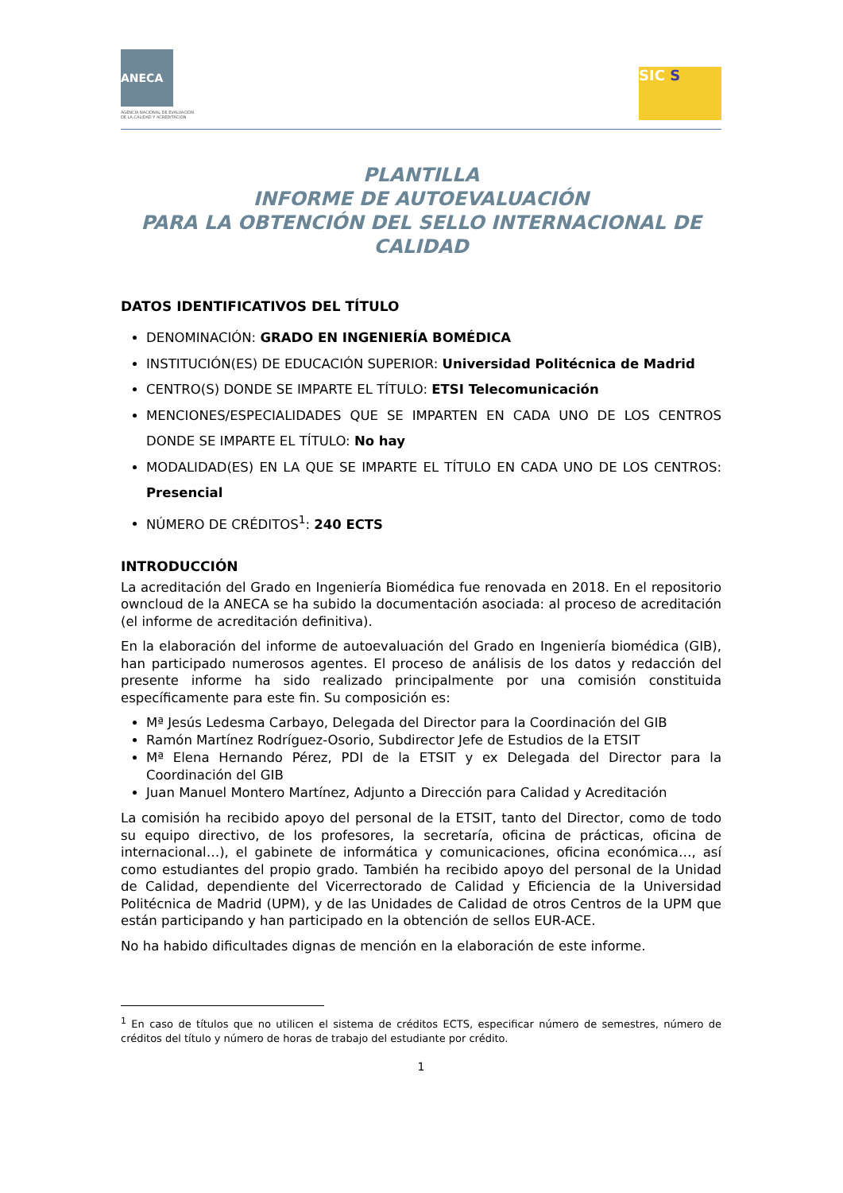ANECA
AGENCIA NACIONAL DE EVALUACIÓN
DE LA CALIDAD Y ACREDITACIÓN
SIC S
PLANTILLA
INFORME DE AUTOEVALUACIÓN
PARA LA OBTENCIÓN DEL SELLO INTERNACIONAL DE CALIDAD
DATOS IDENTIFICATIVOS DEL TÍTULO
DENOMINACIÓN: GRADO EN INGENIERÍA BOMÉDICA
INSTITUCIÓN(ES) DE EDUCACIÓN SUPERIOR: Universidad Politécnica de Madrid
CENTRO(S) DONDE SE IMPARTE EL TÍTULO: ETSI Telecomunicación
MENCIONES/ESPECIALIDADES QUE SE IMPARTEN EN CADA UNO DE LOS CENTROS DONDE SE IMPARTE EL TÍTULO: No hay
MODALIDAD(ES) EN LA QUE SE IMPARTE EL TÍTULO EN CADA UNO DE LOS CENTROS: Presencial
NÚMERO DE CRÉDITOS<sup>1</sup>: 240 ECTS
INTRODUCCIÓN
La acreditación del Grado en Ingeniería Biomédica fue renovada en 2018. En el repositorio owncloud de la ANECA se ha subido la documentación asociada: al proceso de acreditación (el informe de acreditación definitiva).
En la elaboración del informe de autoevaluación del Grado en Ingeniería biomédica (GIB), han participado numerosos agentes. El proceso de análisis de los datos y redacción del presente informe ha sido realizado principalmente por una comisión constituida específicamente para este fin. Su composición es:
Mª Jesús Ledesma Carbayo, Delegada del Director para la Coordinación del GIB
Ramón Martínez Rodríguez-Osorio, Subdirector Jefe de Estudios de la ETSIT
Mª Elena Hernando Pérez, PDI de la ETSIT y ex Delegada del Director para la Coordinación del GIB
Juan Manuel Montero Martínez, Adjunto a Dirección para Calidad y Acreditación
La comisión ha recibido apoyo del personal de la ETSIT, tanto del Director, como de todo su equipo directivo, de los profesores, la secretaría, oficina de prácticas, oficina de internacional…), el gabinete de informática y comunicaciones, oficina económica…, así como estudiantes del propio grado. También ha recibido apoyo del personal de la Unidad de Calidad, dependiente del Vicerrectorado de Calidad y Eficiencia de la Universidad Politécnica de Madrid (UPM), y de las Unidades de Calidad de otros Centros de la UPM que están participando y han participado en la obtención de sellos EUR-ACE.
No ha habido dificultades dignas de mención en la elaboración de este informe.
<sup>1</sup> En caso de títulos que no utilicen el sistema de créditos ECTS, especificar número de semestres, número de créditos del título y número de horas de trabajo del estudiante por crédito.
1